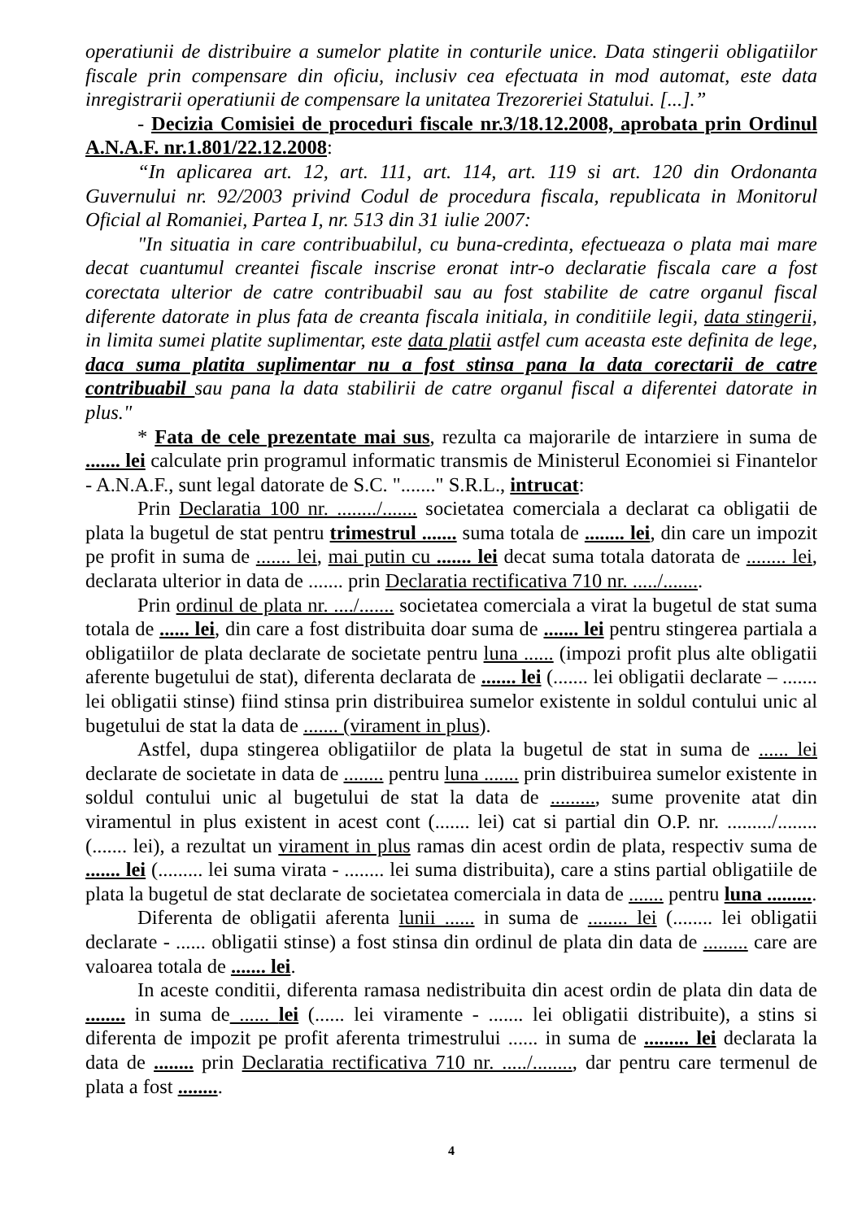operatiunii de distribuire a sumelor platite in conturile unice. Data stingerii obligatiilor fiscale prin compensare din oficiu, inclusiv cea efectuata in mod automat, este data inregistrarii operatiunii de compensare la unitatea Trezoreriei Statului. [...].”
- Decizia Comisiei de proceduri fiscale nr.3/18.12.2008, aprobata prin Ordinul A.N.A.F. nr.1.801/22.12.2008:
“In aplicarea art. 12, art. 111, art. 114, art. 119 si art. 120 din Ordonanta Guvernului nr. 92/2003 privind Codul de procedura fiscala, republicata in Monitorul Oficial al Romaniei, Partea I, nr. 513 din 31 iulie 2007:
"In situatia in care contribuabilul, cu buna-credinta, efectueaza o plata mai mare decat cuantumul creantei fiscale inscrise eronat intr-o declaratie fiscala care a fost corectata ulterior de catre contribuabil sau au fost stabilite de catre organul fiscal diferente datorate in plus fata de creanta fiscala initiala, in conditiile legii, data stingerii, in limita sumei platite suplimentar, este data platii astfel cum aceasta este definita de lege, daca suma platita suplimentar nu a fost stinsa pana la data corectarii de catre contribuabil sau pana la data stabilirii de catre organul fiscal a diferentei datorate in plus."
* Fata de cele prezentate mai sus, rezulta ca majorarile de intarziere in suma de ....... lei calculate prin programul informatic transmis de Ministerul Economiei si Finantelor - A.N.A.F., sunt legal datorate de S.C. "......." S.R.L., intrucat:
Prin Declaratia 100 nr. ......../....... societatea comerciala a declarat ca obligatii de plata la bugetul de stat pentru trimestrul ....... suma totala de ........ lei, din care un impozit pe profit in suma de ....... lei, mai putin cu ....... lei decat suma totala datorata de ........ lei, declarata ulterior in data de ....... prin Declaratia rectificativa 710 nr. ...../........
Prin ordinul de plata nr. ..../....... societatea comerciala a virat la bugetul de stat suma totala de ...... lei, din care a fost distribuita doar suma de ....... lei pentru stingerea partiala a obligatiilor de plata declarate de societate pentru luna ...... (impozi profit plus alte obligatii aferente bugetului de stat), diferenta declarata de ....... lei (....... lei obligatii declarate – ....... lei obligatii stinse) fiind stinsa prin distribuirea sumelor existente in soldul contului unic al bugetului de stat la data de ....... (virament in plus).
Astfel, dupa stingerea obligatiilor de plata la bugetul de stat in suma de ...... lei declarate de societate in data de ........ pentru luna ....... prin distribuirea sumelor existente in soldul contului unic al bugetului de stat la data de ........., sume provenite atat din viramentul in plus existent in acest cont (....... lei) cat si partial din O.P. nr. ........./........ (....... lei), a rezultat un virament in plus ramas din acest ordin de plata, respectiv suma de ....... lei (......... lei suma virata - ........ lei suma distribuita), care a stins partial obligatiile de plata la bugetul de stat declarate de societatea comerciala in data de ....... pentru luna ..........
Diferenta de obligatii aferenta lunii ...... in suma de ........ lei (........ lei obligatii declarate - ...... obligatii stinse) a fost stinsa din ordinul de plata din data de ......... care are valoarea totala de ....... lei.
In aceste conditii, diferenta ramasa nedistribuita din acest ordin de plata din data de ........ in suma de ...... lei (...... lei viramente - ....... lei obligatii distribuite), a stins si diferenta de impozit pe profit aferenta trimestrului ...... in suma de ......... lei declarata la data de ........ prin Declaratia rectificativa 710 nr. ...../........, dar pentru care termenul de plata a fost .........
4